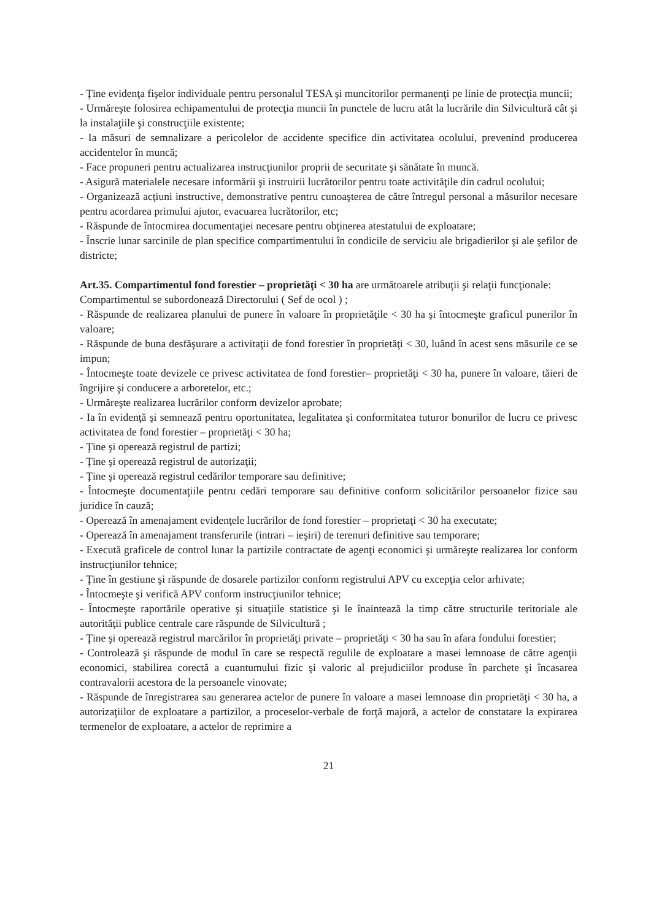- Ţine evidenţa fişelor individuale pentru personalul TESA şi muncitorilor permanenţi pe linie de protecţia muncii;
- Urmăreşte folosirea echipamentului de protecţia muncii în punctele de lucru atât la lucrările din Silvicultură cât şi la instalaţiile şi construcţiile existente;
- Ia măsuri de semnalizare a pericolelor de accidente specifice din activitatea ocolului, prevenind producerea accidentelor în muncă;
- Face propuneri pentru actualizarea instrucţiunilor proprii de securitate şi sănătate în muncă.
- Asigură materialele necesare informării şi instruirii lucrătorilor pentru toate activităţile din cadrul ocolului;
- Organizează acţiuni instructive, demonstrative pentru cunoaşterea de către întregul personal a măsurilor necesare pentru acordarea primului ajutor, evacuarea lucrătorilor, etc;
- Răspunde de întocmirea documentaţiei necesare pentru obţinerea atestatului de exploatare;
- Înscrie lunar sarcinile de plan specifice compartimentului în condicile de serviciu ale brigadierilor şi ale şefilor de districte;
Art.35. Compartimentul fond forestier – proprietăţi < 30 ha are următoarele atribuţii şi relaţii funcţionale:
Compartimentul se subordonează Directorului ( Sef de ocol ) ;
- Răspunde de realizarea planului de punere în valoare în proprietăţile < 30 ha şi întocmeşte graficul punerilor în valoare;
- Răspunde de buna desfăşurare a activitaţii de fond forestier în proprietăţi < 30, luând în acest sens măsurile ce se impun;
- Întocmeşte toate devizele ce privesc activitatea de fond forestier– proprietăţi < 30 ha, punere în valoare, tăieri de îngrijire şi conducere a arboretelor, etc.;
- Urmăreşte realizarea lucrărilor conform devizelor aprobate;
- Ia în evidenţă şi semnează pentru oportunitatea, legalitatea şi conformitatea tuturor bonurilor de lucru ce privesc activitatea de fond forestier – proprietăţi < 30 ha;
- Ţine şi operează registrul de partizi;
- Ţine şi operează registrul de autorizaţii;
- Ţine şi operează registrul cedărilor temporare sau definitive;
- Întocmeşte documentaţiile pentru cedări temporare sau definitive conform solicitărilor persoanelor fizice sau juridice în cauză;
- Operează în amenajament evidenţele lucrărilor de fond forestier – proprietaţi < 30 ha executate;
- Operează în amenajament transferurile (intrari – ieşiri) de terenuri definitive sau temporare;
- Execută graficele de control lunar la partizile contractate de agenţi economici şi urmăreşte realizarea lor conform instrucţiunilor tehnice;
- Ţine în gestiune şi răspunde de dosarele partizilor conform registrului APV cu excepţia celor arhivate;
- Întocmeşte şi verifică APV conform instrucţiunilor tehnice;
- Întocmeşte raportările operative şi situaţiile statistice şi le înaintează la timp către structurile teritoriale ale autorităţii publice centrale care răspunde de Silvicultură ;
- Ţine şi operează registrul marcărilor în proprietăţi private – proprietăţi < 30 ha sau în afara fondului forestier;
- Controlează şi răspunde de modul în care se respectă regulile de exploatare a masei lemnoase de către agenţii economici, stabilirea corectă a cuantumului fizic şi valoric al prejudiciilor produse în parchete şi încasarea contravalorii acestora de la persoanele vinovate;
- Răspunde de înregistrarea sau generarea actelor de punere în valoare a masei lemnoase din proprietăţi < 30 ha, a autorizaţiilor de exploatare a partizilor, a proceselor-verbale de forţă majoră, a actelor de constatare la expirarea termenelor de exploatare, a actelor de reprimire a
21